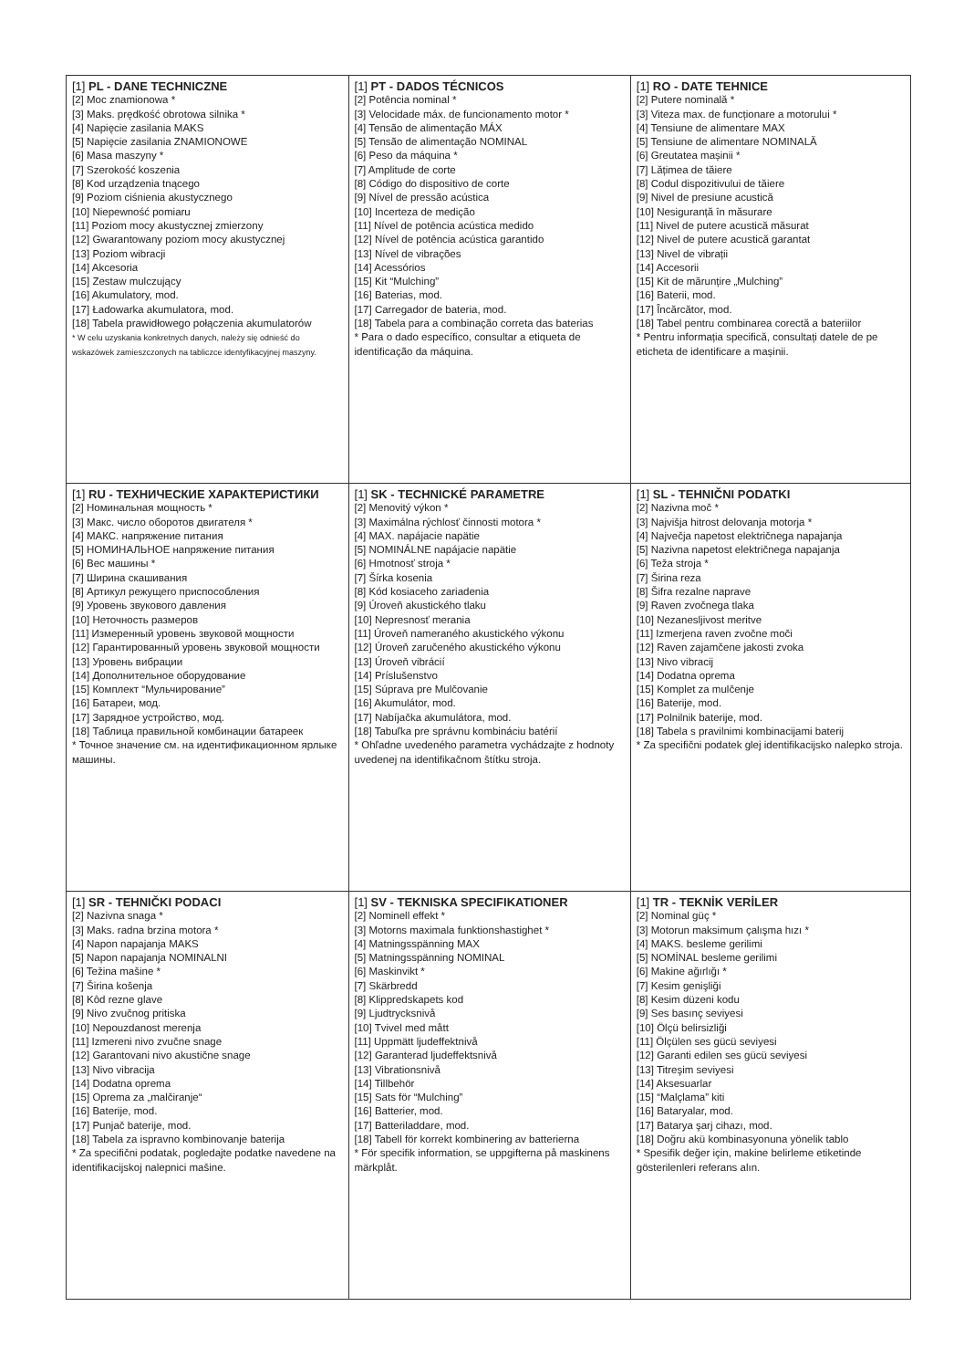| [1] PL - DANE TECHNICZNE [2] Moc znamionowa * [3] Maks. prędkość obrotowa silnika * [4] Napięcie zasilania MAKS [5] Napięcie zasilania ZNAMIONOWE [6] Masa maszyny * [7] Szerokość koszenia [8] Kod urządzenia tnącego [9] Poziom ciśnienia akustycznego [10] Niepewność pomiaru [11] Poziom mocy akustycznej zmierzony [12] Gwarantowany poziom mocy akustycznej [13] Poziom wibracji [14] Akcesoria [15] Zestaw mulczujący [16] Akumulatory, mod. [17] Ładowarka akumulatora, mod. [18] Tabela prawidłowego połączenia akumulatorów * W celu uzyskania konkretnych danych, należy się odnieść do wskazówek zamieszczonych na tabliczce identyfikacyjnej maszyny. | [1] PT - DADOS TÉCNICOS [2] Potência nominal * [3] Velocidade máx. de funcionamento motor * [4] Tensão de alimentação MÁX [5] Tensão de alimentação NOMINAL [6] Peso da máquina * [7] Amplitude de corte [8] Código do dispositivo de corte [9] Nível de pressão acústica [10] Incerteza de medição [11] Nível de potência acústica medido [12] Nível de potência acústica garantido [13] Nível de vibrações [14] Acessórios [15] Kit “Mulching” [16] Baterias, mod. [17] Carregador de bateria, mod. [18] Tabela para a combinação correta das baterias * Para o dado específico, consultar a etiqueta de identificação da máquina. | [1] RO - DATE TEHNICE [2] Putere nominală * [3] Viteza max. de funcționare a motorului * [4] Tensiune de alimentare MAX [5] Tensiune de alimentare NOMINALĂ [6] Greutatea mașinii * [7] Lățimea de tăiere [8] Codul dispozitivului de tăiere [9] Nivel de presiune acustică [10] Nesiguranță în măsurare [11] Nivel de putere acustică măsurat [12] Nivel de putere acustică garantat [13] Nivel de vibrații [14] Accesorii [15] Kit de mărunțire „Mulching” [16] Baterii, mod. [17] Încărcător, mod. [18] Tabel pentru combinarea corectă a bateriilor * Pentru informația specifică, consultați datele de pe eticheta de identificare a mașinii. |
| [1] RU - ТЕХНИЧЕСКИЕ ХАРАКТЕРИСТИКИ [2] Номинальная мощность * [3] Макс. число оборотов двигателя * [4] МАКС. напряжение питания [5] НОМИНАЛЬНОЕ напряжение питания [6] Вес машины * [7] Ширина скашивания [8] Артикул режущего приспособления [9] Уровень звукового давления [10] Неточность размеров [11] Измеренный уровень звуковой мощности [12] Гарантированный уровень звуковой мощности [13] Уровень вибрации [14] Дополнительное оборудование [15] Комплект “Мульчирование” [16] Батареи, мод. [17] Зарядное устройство, мод. [18] Таблица правильной комбинации батареек * Точное значение см. на идентификационном ярлыке машины. | [1] SK - TECHNICKÉ PARAMETRE [2] Menovitý výkon * [3] Maximálna rýchlosť činnosti motora * [4] MAX. napájacie napätie [5] NOMINÁLNE napájacie napätie [6] Hmotnosť stroja * [7] Šírka kosenia [8] Kód kosiaceho zariadenia [9] Úroveň akustického tlaku [10] Nepresnosť merania [11] Úroveň nameraného akustického výkonu [12] Úroveň zaručeného akustického výkonu [13] Úroveň vibrácií [14] Príslušenstvo [15] Súprava pre Mulčovanie [16] Akumulátor, mod. [17] Nabíjačka akumulátora, mod. [18] Tabuľka pre správnu kombináciu batérií * Ohľadne uvedeného parametra vychádzajte z hodnoty uvedenej na identifikačnom štítku stroja. | [1] SL - TEHNIČNI PODATKI [2] Nazivna moč * [3] Najvišja hitrost delovanja motorja * [4] Največja napetost električnega napajanja [5] Nazivna napetost električnega napajanja [6] Teža stroja * [7] Širina reza [8] Šifra rezalne naprave [9] Raven zvočnega tlaka [10] Nezanesljivost meritve [11] Izmerjena raven zvočne moči [12] Raven zajamčene jakosti zvoka [13] Nivo vibracij [14] Dodatna oprema [15] Komplet za mulčenje [16] Baterije, mod. [17] Polnilnik baterije, mod. [18] Tabela s pravilnimi kombinacijami baterij * Za specifični podatek glej identifikacijsko nalepko stroja. |
| [1] SR - TEHNIČKI PODACI [2] Nazivna snaga * [3] Maks. radna brzina motora * [4] Napon napajanja MAKS [5] Napon napajanja NOMINALNI [6] Težina mašine * [7] Širina košenja [8] Kôd rezne glave [9] Nivo zvučnog pritiska [10] Nepouzdanost merenja [11] Izmereni nivo zvučne snage [12] Garantovani nivo akustične snage [13] Nivo vibracija [14] Dodatna oprema [15] Oprema za „malčiranje“ [16] Baterije, mod. [17] Punjač baterije, mod. [18] Tabela za ispravno kombinovanje baterija * Za specifični podatak, pogledajte podatke navedene na identifikacijskoj nalepnici mašine. | [1] SV - TEKNISKA SPECIFIKATIONER [2] Nominell effekt * [3] Motorns maximala funktionshastighet * [4] Matningsspänning MAX [5] Matningsspänning NOMINAL [6] Maskinvikt * [7] Skärbredd [8] Klippredskapets kod [9] Ljudtrycksnivå [10] Tvivel med mått [11] Uppmätt ljudeffektnivå [12] Garanterad ljudeffektsnivå [13] Vibrationsnivå [14] Tillbehör [15] Sats för “Mulching” [16] Batterier, mod. [17] Batteriladdare, mod. [18] Tabell för korrekt kombinering av batterierna * För specifik information, se uppgifterna på maskinens märkplåt. | [1] TR - TEKNİK VERİLER [2] Nominal güç * [3] Motorun maksimum çalışma hızı * [4] MAKS. besleme gerilimi [5] NOMİNAL besleme gerilimi [6] Makine ağırlığı * [7] Kesim genişliği [8] Kesim düzeni kodu [9] Ses basınç seviyesi [10] Ölçü belirsizliği [11] Ölçülen ses gücü seviyesi [12] Garanti edilen ses gücü seviyesi [13] Titreşim seviyesi [14] Aksesuarlar [15] “Malçlama” kiti [16] Bataryalar, mod. [17] Batarya şarj cihazı, mod. [18] Doğru akü kombinasyonuna yönelik tablo * Spesifik değer için, makine belirleme etiketinde gösterilenleri referans alın. |